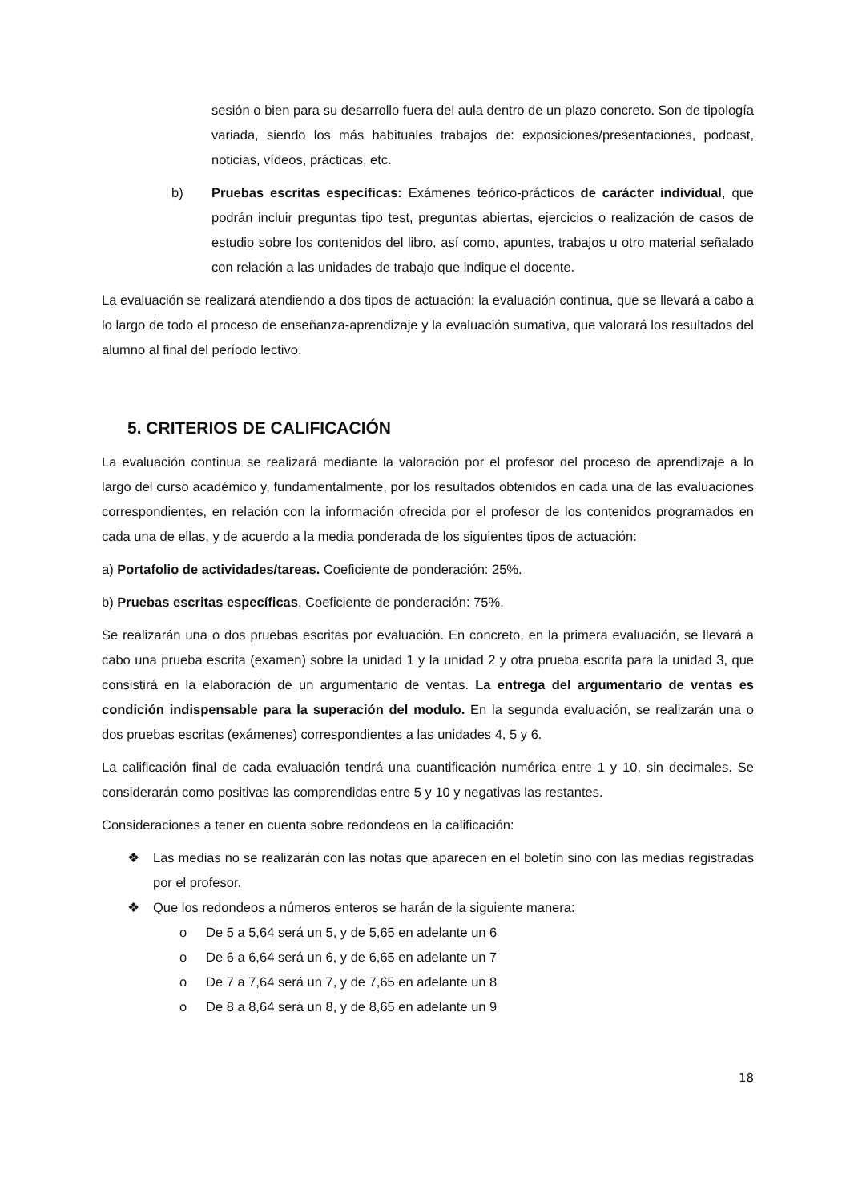sesión o bien para su desarrollo fuera del aula dentro de un plazo concreto. Son de tipología variada, siendo los más habituales trabajos de: exposiciones/presentaciones, podcast, noticias, vídeos, prácticas, etc.
b) Pruebas escritas específicas: Exámenes teórico-prácticos de carácter individual, que podrán incluir preguntas tipo test, preguntas abiertas, ejercicios o realización de casos de estudio sobre los contenidos del libro, así como, apuntes, trabajos u otro material señalado con relación a las unidades de trabajo que indique el docente.
La evaluación se realizará atendiendo a dos tipos de actuación: la evaluación continua, que se llevará a cabo a lo largo de todo el proceso de enseñanza-aprendizaje y la evaluación sumativa, que valorará los resultados del alumno al final del período lectivo.
5. CRITERIOS DE CALIFICACIÓN
La evaluación continua se realizará mediante la valoración por el profesor del proceso de aprendizaje a lo largo del curso académico y, fundamentalmente, por los resultados obtenidos en cada una de las evaluaciones correspondientes, en relación con la información ofrecida por el profesor de los contenidos programados en cada una de ellas, y de acuerdo a la media ponderada de los siguientes tipos de actuación:
a) Portafolio de actividades/tareas. Coeficiente de ponderación: 25%.
b) Pruebas escritas específicas. Coeficiente de ponderación: 75%.
Se realizarán una o dos pruebas escritas por evaluación. En concreto, en la primera evaluación, se llevará a cabo una prueba escrita (examen) sobre la unidad 1 y la unidad 2 y otra prueba escrita para la unidad 3, que consistirá en la elaboración de un argumentario de ventas. La entrega del argumentario de ventas es condición indispensable para la superación del modulo. En la segunda evaluación, se realizarán una o dos pruebas escritas (exámenes) correspondientes a las unidades 4, 5 y 6.
La calificación final de cada evaluación tendrá una cuantificación numérica entre 1 y 10, sin decimales. Se considerarán como positivas las comprendidas entre 5 y 10 y negativas las restantes.
Consideraciones a tener en cuenta sobre redondeos en la calificación:
❖ Las medias no se realizarán con las notas que aparecen en el boletín sino con las medias registradas por el profesor.
❖ Que los redondeos a números enteros se harán de la siguiente manera:
o De 5 a 5,64 será un 5, y de 5,65 en adelante un 6
o De 6 a 6,64 será un 6, y de 6,65 en adelante un 7
o De 7 a 7,64 será un 7, y de 7,65 en adelante un 8
o De 8 a 8,64 será un 8, y de 8,65 en adelante un 9
18